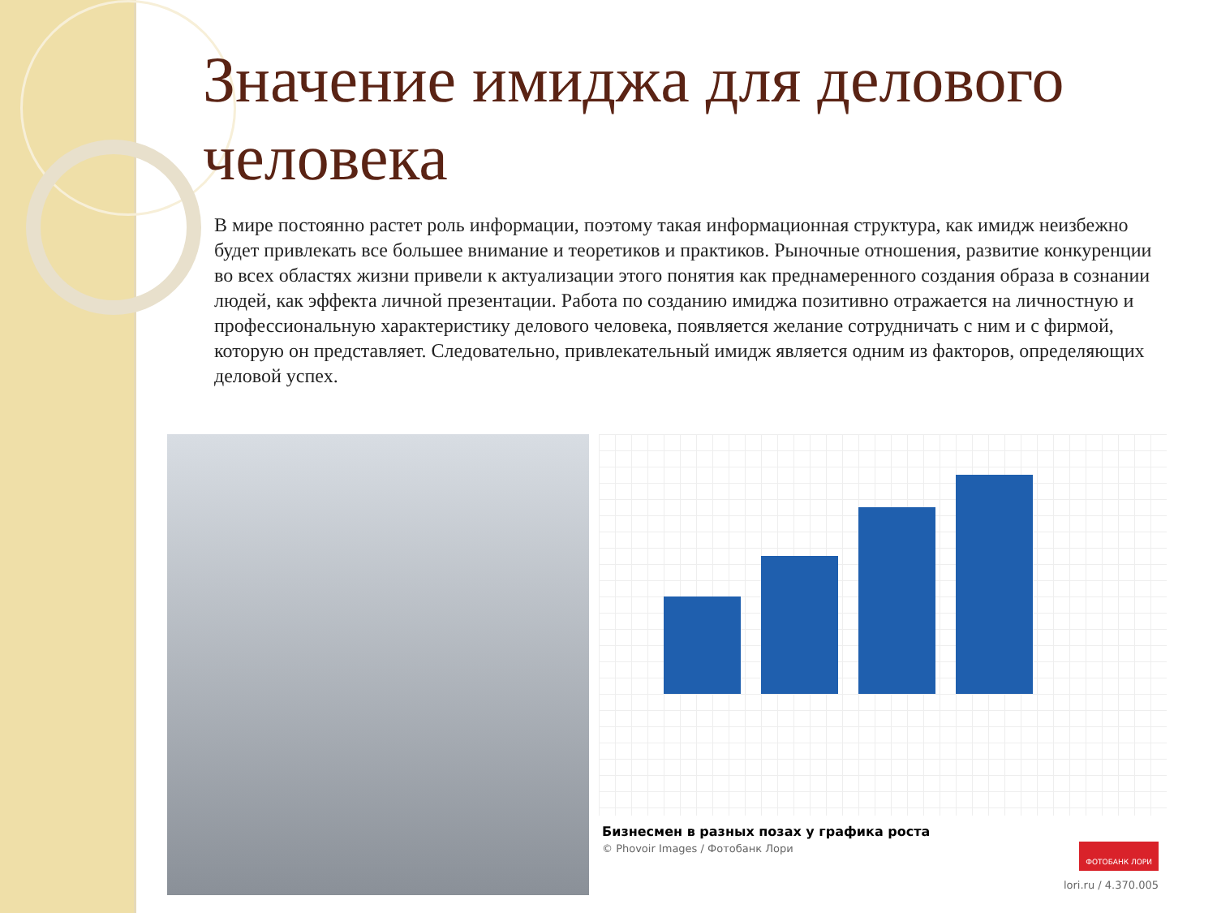Значение имиджа для делового человека
В мире постоянно растет роль информации, поэтому такая информационная структура, как имидж неизбежно будет привлекать все большее внимание и теоретиков и практиков. Рыночные отношения, развитие конкуренции во всех областях жизни привели к актуализации этого понятия как преднамеренного создания образа в сознании людей, как эффекта личной презентации. Работа по созданию имиджа позитивно отражается на личностную и профессиональную характеристику делового человека, появляется желание сотрудничать с ним и с фирмой, которую он представляет. Следовательно, привлекательный имидж является одним из факторов, определяющих деловой успех.
Бизнесмен в разных позах у графика роста
© Phovoir Images / Фотобанк Лори
ФОТОБАНК ЛОРИ
lori.ru / 4.370.005